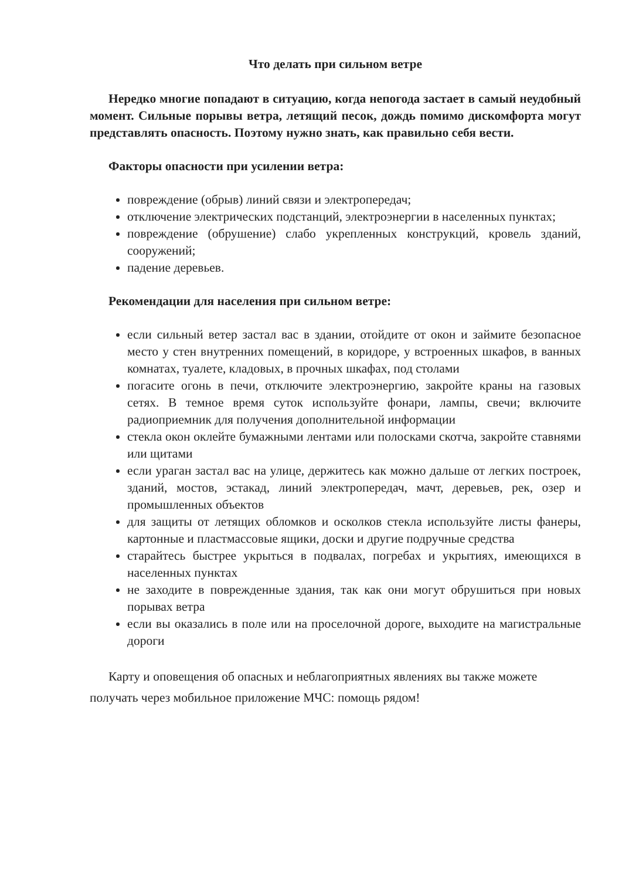Что делать при сильном ветре
Нередко многие попадают в ситуацию, когда непогода застает в самый неудобный момент. Сильные порывы ветра, летящий песок, дождь помимо дискомфорта могут представлять опасность. Поэтому нужно знать, как правильно себя вести.
Факторы опасности при усилении ветра:
повреждение (обрыв) линий связи и электропередач;
отключение электрических подстанций, электроэнергии в населенных пунктах;
повреждение (обрушение) слабо укрепленных конструкций, кровель зданий, сооружений;
падение деревьев.
Рекомендации для населения при сильном ветре:
если сильный ветер застал вас в здании, отойдите от окон и займите безопасное место у стен внутренних помещений, в коридоре, у встроенных шкафов, в ванных комнатах, туалете, кладовых, в прочных шкафах, под столами
погасите огонь в печи, отключите электроэнергию, закройте краны на газовых сетях. В темное время суток используйте фонари, лампы, свечи; включите радиоприемник для получения дополнительной информации
стекла окон оклейте бумажными лентами или полосками скотча, закройте ставнями или щитами
если ураган застал вас на улице, держитесь как можно дальше от легких построек, зданий, мостов, эстакад, линий электропередач, мачт, деревьев, рек, озер и промышленных объектов
для защиты от летящих обломков и осколков стекла используйте листы фанеры, картонные и пластмассовые ящики, доски и другие подручные средства
старайтесь быстрее укрыться в подвалах, погребах и укрытиях, имеющихся в населенных пунктах
не заходите в поврежденные здания, так как они могут обрушиться при новых порывах ветра
если вы оказались в поле или на проселочной дороге, выходите на магистральные дороги
Карту и оповещения об опасных и неблагоприятных явлениях вы также можете получать через мобильное приложение МЧС: помощь рядом!